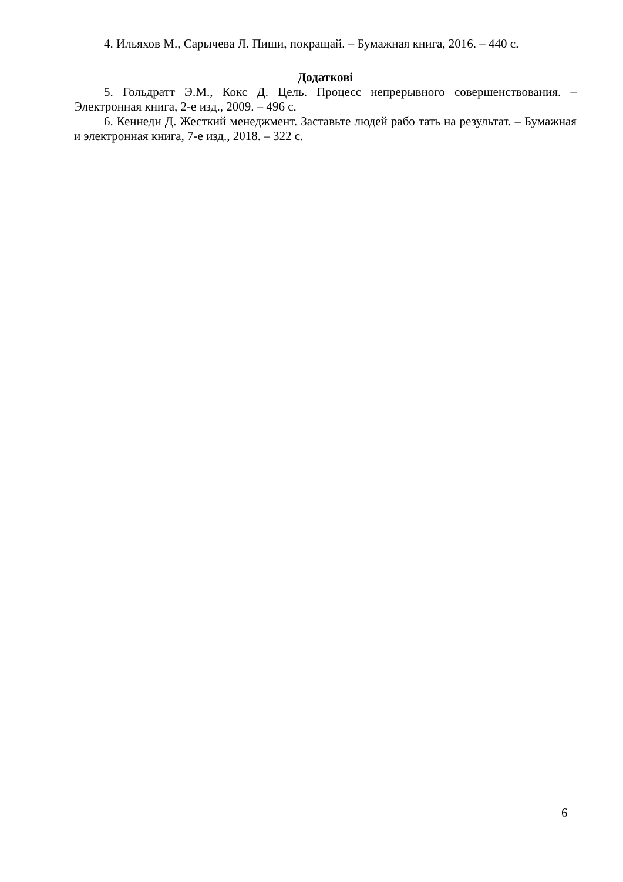4. Ильяхов М., Сарычева Л. Пиши, покращай. – Бумажная книга, 2016. – 440 с.
Додаткові
5. Гольдратт Э.М., Кокс Д. Цель. Процесс непрерывного совершенствования. – Электронная книга, 2-е изд., 2009. – 496 с.
6. Кеннеди Д. Жесткий менеджмент. Заставьте людей рабо тать на результат. – Бумажная и электронная книга, 7-е изд., 2018. – 322 с.
6